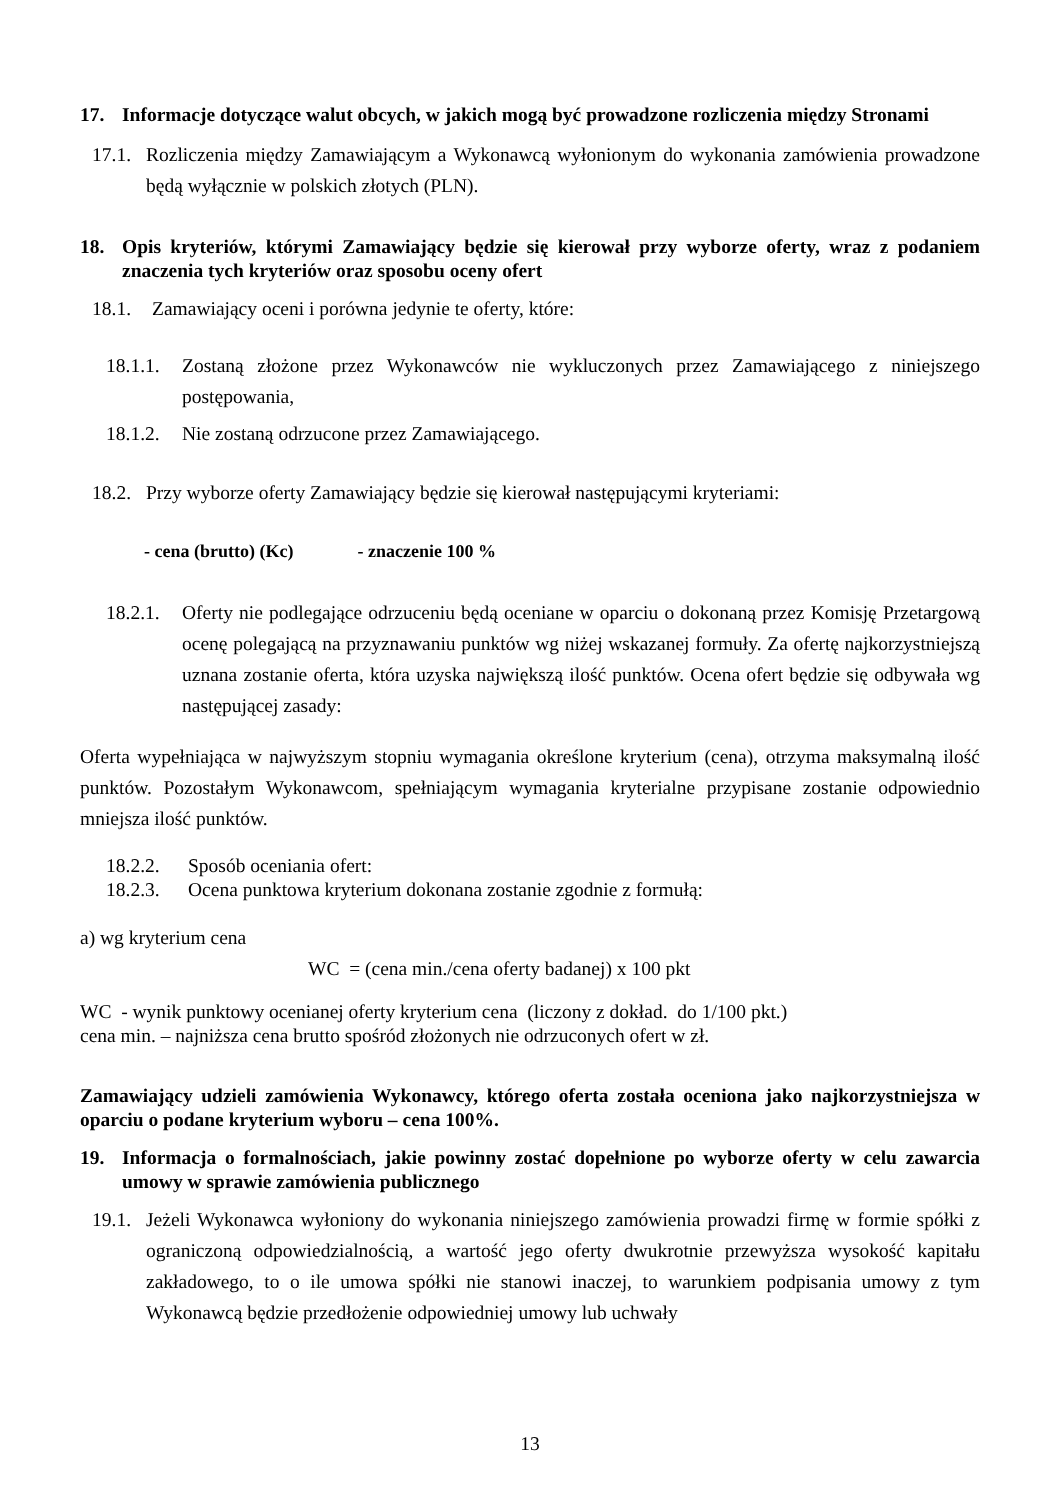17. Informacje dotyczące walut obcych, w jakich mogą być prowadzone rozliczenia między Stronami
17.1. Rozliczenia między Zamawiającym a Wykonawcą wyłonionym do wykonania zamówienia prowadzone będą wyłącznie w polskich złotych (PLN).
18. Opis kryteriów, którymi Zamawiający będzie się kierował przy wyborze oferty, wraz z podaniem znaczenia tych kryteriów oraz sposobu oceny ofert
18.1. Zamawiający oceni i porówna jedynie te oferty, które:
18.1.1. Zostaną złożone przez Wykonawców nie wykluczonych przez Zamawiającego z niniejszego postępowania,
18.1.2. Nie zostaną odrzucone przez Zamawiającego.
18.2. Przy wyborze oferty Zamawiający będzie się kierował następującymi kryteriami:
- cena (brutto) (Kc) - znaczenie 100 %
18.2.1. Oferty nie podlegające odrzuceniu będą oceniane w oparciu o dokonaną przez Komisję Przetargową ocenę polegającą na przyznawaniu punktów wg niżej wskazanej formuły. Za ofertę najkorzystniejszą uznana zostanie oferta, która uzyska największą ilość punktów. Ocena ofert będzie się odbywała wg następującej zasady:
Oferta wypełniająca w najwyższym stopniu wymagania określone kryterium (cena), otrzyma maksymalną ilość punktów. Pozostałym Wykonawcom, spełniającym wymagania kryterialne przypisane zostanie odpowiednio mniejsza ilość punktów.
18.2.2. Sposób oceniania ofert:
18.2.3. Ocena punktowa kryterium dokonana zostanie zgodnie z formułą:
a) wg kryterium cena
WC = (cena min./cena oferty badanej) x 100 pkt
WC - wynik punktowy ocenianej oferty kryterium cena (liczony z dokład. do 1/100 pkt.)
cena min. – najniższa cena brutto spośród złożonych nie odrzuconych ofert w zł.
Zamawiający udzieli zamówienia Wykonawcy, którego oferta została oceniona jako najkorzystniejsza w oparciu o podane kryterium wyboru – cena 100%.
19. Informacja o formalnościach, jakie powinny zostać dopełnione po wyborze oferty w celu zawarcia umowy w sprawie zamówienia publicznego
19.1. Jeżeli Wykonawca wyłoniony do wykonania niniejszego zamówienia prowadzi firmę w formie spółki z ograniczoną odpowiedzialnością, a wartość jego oferty dwukrotnie przewyższa wysokość kapitału zakładowego, to o ile umowa spółki nie stanowi inaczej, to warunkiem podpisania umowy z tym Wykonawcą będzie przedłożenie odpowiedniej umowy lub uchwały
13